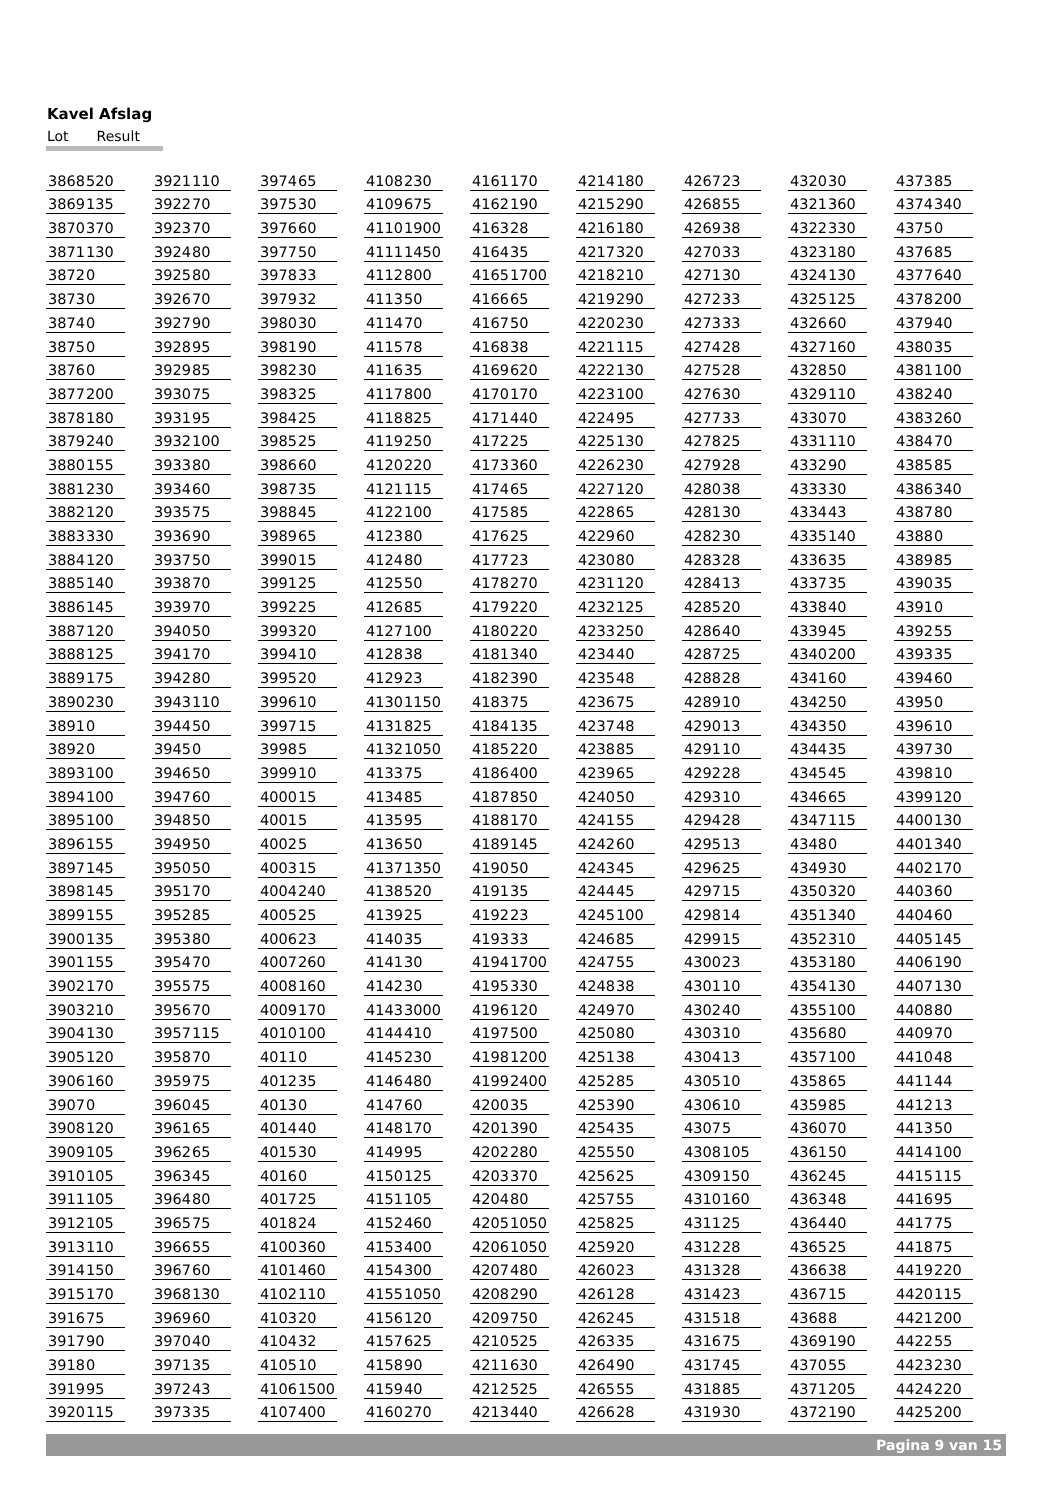Kavel Afslag
Lot Result
| 3868 | 520 | 3921 | 110 | 3974 | 65 | 4108 | 230 | 4161 | 170 | 4214 | 180 | 4267 | 23 | 4320 | 30 | 4373 | 85 |
| 3869 | 135 | 3922 | 70 | 3975 | 30 | 4109 | 675 | 4162 | 190 | 4215 | 290 | 4268 | 55 | 4321 | 360 | 4374 | 340 |
| 3870 | 370 | 3923 | 70 | 3976 | 60 | 4110 | 1900 | 4163 | 28 | 4216 | 180 | 4269 | 38 | 4322 | 330 | 4375 | 0 |
| 3871 | 130 | 3924 | 80 | 3977 | 50 | 4111 | 1450 | 4164 | 35 | 4217 | 320 | 4270 | 33 | 4323 | 180 | 4376 | 85 |
| 3872 | 0 | 3925 | 80 | 3978 | 33 | 4112 | 800 | 4165 | 1700 | 4218 | 210 | 4271 | 30 | 4324 | 130 | 4377 | 640 |
| 3873 | 0 | 3926 | 70 | 3979 | 32 | 4113 | 50 | 4166 | 65 | 4219 | 290 | 4272 | 33 | 4325 | 125 | 4378 | 200 |
| 3874 | 0 | 3927 | 90 | 3980 | 30 | 4114 | 70 | 4167 | 50 | 4220 | 230 | 4273 | 33 | 4326 | 60 | 4379 | 40 |
| 3875 | 0 | 3928 | 95 | 3981 | 90 | 4115 | 78 | 4168 | 38 | 4221 | 115 | 4274 | 28 | 4327 | 160 | 4380 | 35 |
| 3876 | 0 | 3929 | 85 | 3982 | 30 | 4116 | 35 | 4169 | 620 | 4222 | 130 | 4275 | 28 | 4328 | 50 | 4381 | 100 |
| 3877 | 200 | 3930 | 75 | 3983 | 25 | 4117 | 800 | 4170 | 170 | 4223 | 100 | 4276 | 30 | 4329 | 110 | 4382 | 40 |
| 3878 | 180 | 3931 | 95 | 3984 | 25 | 4118 | 825 | 4171 | 440 | 4224 | 95 | 4277 | 33 | 4330 | 70 | 4383 | 260 |
| 3879 | 240 | 3932 | 100 | 3985 | 25 | 4119 | 250 | 4172 | 25 | 4225 | 130 | 4278 | 25 | 4331 | 110 | 4384 | 70 |
| 3880 | 155 | 3933 | 80 | 3986 | 60 | 4120 | 220 | 4173 | 360 | 4226 | 230 | 4279 | 28 | 4332 | 90 | 4385 | 85 |
| 3881 | 230 | 3934 | 60 | 3987 | 35 | 4121 | 115 | 4174 | 65 | 4227 | 120 | 4280 | 38 | 4333 | 30 | 4386 | 340 |
| 3882 | 120 | 3935 | 75 | 3988 | 45 | 4122 | 100 | 4175 | 85 | 4228 | 65 | 4281 | 30 | 4334 | 43 | 4387 | 80 |
| 3883 | 330 | 3936 | 90 | 3989 | 65 | 4123 | 80 | 4176 | 25 | 4229 | 60 | 4282 | 30 | 4335 | 140 | 4388 | 0 |
| 3884 | 120 | 3937 | 50 | 3990 | 15 | 4124 | 80 | 4177 | 23 | 4230 | 80 | 4283 | 28 | 4336 | 35 | 4389 | 85 |
| 3885 | 140 | 3938 | 70 | 3991 | 25 | 4125 | 50 | 4178 | 270 | 4231 | 120 | 4284 | 13 | 4337 | 35 | 4390 | 35 |
| 3886 | 145 | 3939 | 70 | 3992 | 25 | 4126 | 85 | 4179 | 220 | 4232 | 125 | 4285 | 20 | 4338 | 40 | 4391 | 0 |
| 3887 | 120 | 3940 | 50 | 3993 | 20 | 4127 | 100 | 4180 | 220 | 4233 | 250 | 4286 | 40 | 4339 | 45 | 4392 | 55 |
| 3888 | 125 | 3941 | 70 | 3994 | 10 | 4128 | 38 | 4181 | 340 | 4234 | 40 | 4287 | 25 | 4340 | 200 | 4393 | 35 |
| 3889 | 175 | 3942 | 80 | 3995 | 20 | 4129 | 23 | 4182 | 390 | 4235 | 48 | 4288 | 28 | 4341 | 60 | 4394 | 60 |
| 3890 | 230 | 3943 | 110 | 3996 | 10 | 4130 | 1150 | 4183 | 75 | 4236 | 75 | 4289 | 10 | 4342 | 50 | 4395 | 0 |
| 3891 | 0 | 3944 | 50 | 3997 | 15 | 4131 | 825 | 4184 | 135 | 4237 | 48 | 4290 | 13 | 4343 | 50 | 4396 | 10 |
| 3892 | 0 | 3945 | 0 | 3998 | 5 | 4132 | 1050 | 4185 | 220 | 4238 | 85 | 4291 | 10 | 4344 | 35 | 4397 | 30 |
| 3893 | 100 | 3946 | 50 | 3999 | 10 | 4133 | 75 | 4186 | 400 | 4239 | 65 | 4292 | 28 | 4345 | 45 | 4398 | 10 |
| 3894 | 100 | 3947 | 60 | 4000 | 15 | 4134 | 85 | 4187 | 850 | 4240 | 50 | 4293 | 10 | 4346 | 65 | 4399 | 120 |
| 3895 | 100 | 3948 | 50 | 4001 | 5 | 4135 | 95 | 4188 | 170 | 4241 | 55 | 4294 | 28 | 4347 | 115 | 4400 | 130 |
| 3896 | 155 | 3949 | 50 | 4002 | 5 | 4136 | 50 | 4189 | 145 | 4242 | 60 | 4295 | 13 | 4348 | 0 | 4401 | 340 |
| 3897 | 145 | 3950 | 50 | 4003 | 15 | 4137 | 1350 | 4190 | 50 | 4243 | 45 | 4296 | 25 | 4349 | 30 | 4402 | 170 |
| 3898 | 145 | 3951 | 70 | 4004 | 240 | 4138 | 520 | 4191 | 35 | 4244 | 45 | 4297 | 15 | 4350 | 320 | 4403 | 60 |
| 3899 | 155 | 3952 | 85 | 4005 | 25 | 4139 | 25 | 4192 | 23 | 4245 | 100 | 4298 | 14 | 4351 | 340 | 4404 | 60 |
| 3900 | 135 | 3953 | 80 | 4006 | 23 | 4140 | 35 | 4193 | 33 | 4246 | 85 | 4299 | 15 | 4352 | 310 | 4405 | 145 |
| 3901 | 155 | 3954 | 70 | 4007 | 260 | 4141 | 30 | 4194 | 1700 | 4247 | 55 | 4300 | 23 | 4353 | 180 | 4406 | 190 |
| 3902 | 170 | 3955 | 75 | 4008 | 160 | 4142 | 30 | 4195 | 330 | 4248 | 38 | 4301 | 10 | 4354 | 130 | 4407 | 130 |
| 3903 | 210 | 3956 | 70 | 4009 | 170 | 4143 | 3000 | 4196 | 120 | 4249 | 70 | 4302 | 40 | 4355 | 100 | 4408 | 80 |
| 3904 | 130 | 3957 | 115 | 4010 | 100 | 4144 | 410 | 4197 | 500 | 4250 | 80 | 4303 | 10 | 4356 | 80 | 4409 | 70 |
| 3905 | 120 | 3958 | 70 | 4011 | 0 | 4145 | 230 | 4198 | 1200 | 4251 | 38 | 4304 | 13 | 4357 | 100 | 4410 | 48 |
| 3906 | 160 | 3959 | 75 | 4012 | 35 | 4146 | 480 | 4199 | 2400 | 4252 | 85 | 4305 | 10 | 4358 | 65 | 4411 | 44 |
| 3907 | 0 | 3960 | 45 | 4013 | 0 | 4147 | 60 | 4200 | 35 | 4253 | 90 | 4306 | 10 | 4359 | 85 | 4412 | 13 |
| 3908 | 120 | 3961 | 65 | 4014 | 40 | 4148 | 170 | 4201 | 390 | 4254 | 35 | 4307 | 5 | 4360 | 70 | 4413 | 50 |
| 3909 | 105 | 3962 | 65 | 4015 | 30 | 4149 | 95 | 4202 | 280 | 4255 | 50 | 4308 | 105 | 4361 | 50 | 4414 | 100 |
| 3910 | 105 | 3963 | 45 | 4016 | 0 | 4150 | 125 | 4203 | 370 | 4256 | 25 | 4309 | 150 | 4362 | 45 | 4415 | 115 |
| 3911 | 105 | 3964 | 80 | 4017 | 25 | 4151 | 105 | 4204 | 80 | 4257 | 55 | 4310 | 160 | 4363 | 48 | 4416 | 95 |
| 3912 | 105 | 3965 | 75 | 4018 | 24 | 4152 | 460 | 4205 | 1050 | 4258 | 25 | 4311 | 25 | 4364 | 40 | 4417 | 75 |
| 3913 | 110 | 3966 | 55 | 4100 | 360 | 4153 | 400 | 4206 | 1050 | 4259 | 20 | 4312 | 28 | 4365 | 25 | 4418 | 75 |
| 3914 | 150 | 3967 | 60 | 4101 | 460 | 4154 | 300 | 4207 | 480 | 4260 | 23 | 4313 | 28 | 4366 | 38 | 4419 | 220 |
| 3915 | 170 | 3968 | 130 | 4102 | 110 | 4155 | 1050 | 4208 | 290 | 4261 | 28 | 4314 | 23 | 4367 | 15 | 4420 | 115 |
| 3916 | 75 | 3969 | 60 | 4103 | 20 | 4156 | 120 | 4209 | 750 | 4262 | 45 | 4315 | 18 | 4368 | 8 | 4421 | 200 |
| 3917 | 90 | 3970 | 40 | 4104 | 32 | 4157 | 625 | 4210 | 525 | 4263 | 35 | 4316 | 75 | 4369 | 190 | 4422 | 55 |
| 3918 | 0 | 3971 | 35 | 4105 | 10 | 4158 | 90 | 4211 | 630 | 4264 | 90 | 4317 | 45 | 4370 | 55 | 4423 | 230 |
| 3919 | 95 | 3972 | 43 | 4106 | 1500 | 4159 | 40 | 4212 | 525 | 4265 | 55 | 4318 | 85 | 4371 | 205 | 4424 | 220 |
| 3920 | 115 | 3973 | 35 | 4107 | 400 | 4160 | 270 | 4213 | 440 | 4266 | 28 | 4319 | 30 | 4372 | 190 | 4425 | 200 |
Pagina 9 van 15